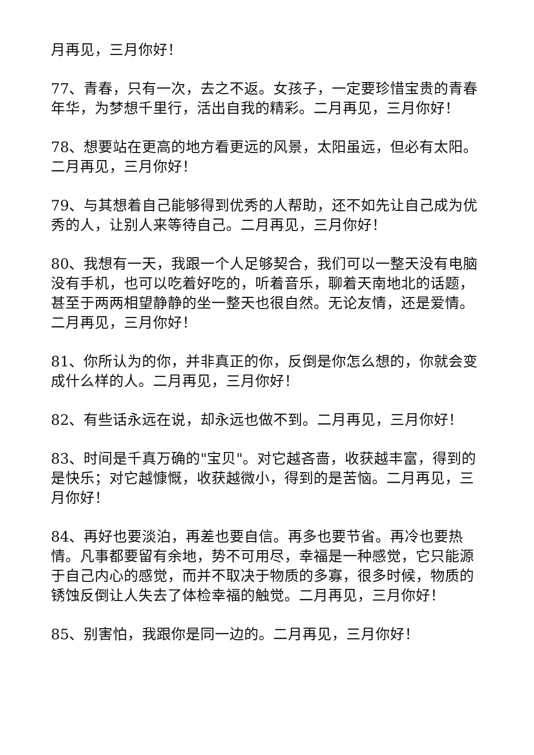月再见，三月你好！
77、青春，只有一次，去之不返。女孩子，一定要珍惜宝贵的青春年华，为梦想千里行，活出自我的精彩。二月再见，三月你好！
78、想要站在更高的地方看更远的风景，太阳虽远，但必有太阳。二月再见，三月你好！
79、与其想着自己能够得到优秀的人帮助，还不如先让自己成为优秀的人，让别人来等待自己。二月再见，三月你好！
80、我想有一天，我跟一个人足够契合，我们可以一整天没有电脑没有手机，也可以吃着好吃的，听着音乐，聊着天南地北的话题，甚至于两两相望静静的坐一整天也很自然。无论友情，还是爱情。二月再见，三月你好！
81、你所认为的你，并非真正的你，反倒是你怎么想的，你就会变成什么样的人。二月再见，三月你好！
82、有些话永远在说，却永远也做不到。二月再见，三月你好！
83、时间是千真万确的"宝贝"。对它越吝啬，收获越丰富，得到的是快乐；对它越慷慨，收获越微小，得到的是苦恼。二月再见，三月你好！
84、再好也要淡泊，再差也要自信。再多也要节省。再冷也要热情。凡事都要留有余地，势不可用尽，幸福是一种感觉，它只能源于自己内心的感觉，而并不取决于物质的多寡，很多时候，物质的锈蚀反倒让人失去了体检幸福的触觉。二月再见，三月你好！
85、别害怕，我跟你是同一边的。二月再见，三月你好！